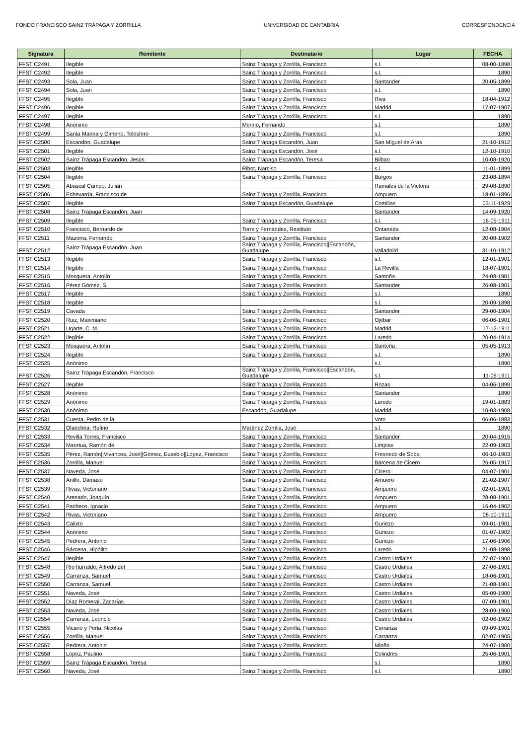FONDO FRANCISCO SAINZ TRÁPAGA Y ZORRILLA UNIVERSIDAD DE CANTABRIA CORRESPONDENCIA
| Signatura | Remitente | Destinatario | Lugar | FECHA |
| --- | --- | --- | --- | --- |
| FFST C2491 | Ilegible | Sainz Trápaga y Zorrilla, Francisco | s.l. | 08-00-1898 |
| FFST C2492 | Ilegible | Sainz Trápaga y Zorrilla, Francisco | s.l. | 1890 |
| FFST C2493 | Sola, Juan | Sainz Trápaga y Zorrilla, Francisco | Santander | 20-05-1899 |
| FFST C2494 | Sola, Juan | Sainz Trápaga y Zorrilla, Francisco | s.l. | 1890 |
| FFST C2495 | Ilegible | Sainz Trápaga y Zorrilla, Francisco | Riva | 18-04-1912 |
| FFST C2496 | Ilegible | Sainz Trápaga y Zorrilla, Francisco | Madrid | 17-07-1907 |
| FFST C2497 | Ilegible | Sainz Trápaga y Zorrilla, Francisco | s.l. | 1890 |
| FFST C2498 | Anónimo | Merino, Fernando | s.l. | 1890 |
| FFST C2499 | Santa Marina y Gimeno, Telesforo | Sainz Trápaga y Zorrilla, Francisco | s.l. | 1890 |
| FFST C2500 | Escandón, Guadalupe | Sainz Trápaga Escandón, Juan | San Miguel de Aras | 21-10-1912 |
| FFST C2501 | Ilegible | Sainz Trápaga Escandón, José | s.l. | 12-10-1910 |
| FFST C2502 | Sainz Trápaga Escandón, Jesús | Sainz Trápaga Escandón, Teresa | Bilbao | 10-08-1920 |
| FFST C2503 | Ilegible | Ribot, Narciso | s.l. | 11-01-1899 |
| FFST C2504 | Ilegible | Sainz Trápaga y Zorrilla, Francisco | Burgos | 23-08-1894 |
| FFST C2505 | Abascal Campo, Julián | | Ramales de la Victoria | 29-08-1890 |
| FFST C2506 | Echevarría, Francisco de | Sainz Trápaga y Zorrilla, Francisco | Ampuero | 18-01-1896 |
| FFST C2507 | Ilegible | Sainz Trápaga Escandón, Guadalupe | Comillas | 03-11-1929 |
| FFST C2508 | Sainz Trápaga Escandón, Juan | | Santander | 14-09-1920 |
| FFST C2509 | Ilegible | Sainz Trápaga y Zorrilla, Francisco | s.l. | 16-05-1911 |
| FFST C2510 | Francisco, Bernardo de | Torre y Fernández, Restituto | Ontaneda | 12-08-1904 |
| FFST C2511 | Mazorra, Fernando | Sainz Trápaga y Zorrilla, Francisco | Santander | 20-08-1902 |
| FFST C2512 | Sainz Trápaga Escandón, Juan | Sainz Trápaga y Zorrilla, Francisco//Escandón, Guadalupe | Valladolid | 31-10-1912 |
| FFST C2513 | Ilegible | Sainz Trápaga y Zorrilla, Francisco | s.l. | 12-01-1901 |
| FFST C2514 | Ilegible | Sainz Trápaga y Zorrilla, Francisco | La Revilla | 18-07-1901 |
| FFST C2515 | Mosquera, Antolín | Sainz Trápaga y Zorrilla, Francisco | Santoña | 24-08-1901 |
| FFST C2516 | Pérez Gómez, S. | Sainz Trápaga y Zorrilla, Francisco | Santander | 26-08-1901 |
| FFST C2517 | Ilegible | Sainz Trápaga y Zorrilla, Francisco | s.l. | 1890 |
| FFST C2518 | Ilegible | | s.l. | 20-09-1898 |
| FFST C2519 | Cavada | Sainz Trápaga y Zorrilla, Francisco | Santander | 29-00-1904 |
| FFST C2520 | Ruiz, Maximiano | Sainz Trápaga y Zorrilla, Francisco | Ojébar | 06-06-1901 |
| FFST C2521 | Ugarte, C. M. | Sainz Trápaga y Zorrilla, Francisco | Madrid | 17-12-1911 |
| FFST C2522 | Ilegible | Sainz Trápaga y Zorrilla, Francisco | Laredo | 20-04-1914 |
| FFST C2523 | Mosquera, Antolín | Sainz Trápaga y Zorrilla, Francisco | Santoña | 05-05-1913 |
| FFST C2524 | Ilegible | Sainz Trápaga y Zorrilla, Francisco | s.l. | 1890 |
| FFST C2525 | Anónimo | | s.l. | 1890 |
| FFST C2526 | Sainz Trápaga Escandón, Francisco | Sainz Trápaga y Zorrilla, Francisco//Escandón, Guadalupe | s.l. | 11-06-1911 |
| FFST C2527 | Ilegible | Sainz Trápaga y Zorrilla, Francisco | Rozas | 04-06-1899 |
| FFST C2528 | Anónimo | Sainz Trápaga y Zorrilla, Francisco | Santander | 1890 |
| FFST C2529 | Anónimo | Sainz Trápaga y Zorrilla, Francisco | Laredo | 19-01-1883 |
| FFST C2530 | Anónimo | Escandón, Guadalupe | Madrid | 10-03-1908 |
| FFST C2531 | Cuesta, Pedro de la | | Voto | 06-06-1883 |
| FFST C2532 | Olaechea, Rufino | Martínez Zorrilla, José | s.l. | 1890 |
| FFST C2533 | Revilla Torres, Francisco | Sainz Trápaga y Zorrilla, Francisco | Santander | 20-04-1915 |
| FFST C2534 | Maortua, Ramón de | Sainz Trápaga y Zorrilla, Francisco | Limpias | 22-09-1903 |
| FFST C2535 | Pérez, Ramón//Vivancos, José//Gómez, Eusebio//López, Francisco | Sainz Trápaga y Zorrilla, Francisco | Fresnedo de Soba | 06-10-1903 |
| FFST C2536 | Zorrilla, Manuel | Sainz Trápaga y Zorrilla, Francisco | Bárcena de Cicero | 26-05-1917 |
| FFST C2537 | Naveda, José | Sainz Trápaga y Zorrilla, Francisco | Cicero | 04-07-1901 |
| FFST C2538 | Anillo, Dámaso | Sainz Trápaga y Zorrilla, Francisco | Arnuero | 21-02-1907 |
| FFST C2539 | Rivas, Victoriano | Sainz Trápaga y Zorrilla, Francisco | Ampuero | 02-01-1901 |
| FFST C2540 | Arenado, Joaquín | Sainz Trápaga y Zorrilla, Francisco | Ampuero | 28-08-1901 |
| FFST C2541 | Pacheco, Ignacio | Sainz Trápaga y Zorrilla, Francisco | Ampuero | 16-04-1902 |
| FFST C2542 | Rivas, Victoriano | Sainz Trápaga y Zorrilla, Francisco | Ampuero | 08-10-1911 |
| FFST C2543 | Calixto | Sainz Trápaga y Zorrilla, Francisco | Guriezo | 09-01-1901 |
| FFST C2544 | Anónimo | Sainz Trápaga y Zorrilla, Francisco | Guriezo | 01-07-1902 |
| FFST C2545 | Pedrera, Antonio | Sainz Trápaga y Zorrilla, Francisco | Guriezo | 17-06-1906 |
| FFST C2546 | Bárcena, Hipólito | Sainz Trápaga y Zorrilla, Francisco | Laredo | 21-08-1898 |
| FFST C2547 | Ilegible | Sainz Trápaga y Zorrilla, Francisco | Castro Urdiales | 27-07-1900 |
| FFST C2548 | Río Iturralde, Alfredo del | Sainz Trápaga y Zorrilla, Francisco | Castro Urdiales | 27-06-1901 |
| FFST C2549 | Carranza, Samuel | Sainz Trápaga y Zorrilla, Francisco | Castro Urdiales | 18-06-1901 |
| FFST C2550 | Carranza, Samuel | Sainz Trápaga y Zorrilla, Francisco | Castro Urdiales | 21-08-1901 |
| FFST C2551 | Naveda, José | Sainz Trápaga y Zorrilla, Francisco | Castro Urdiales | 05-09-1900 |
| FFST C2552 | Díaz Romeral, Zacarías | Sainz Trápaga y Zorrilla, Francisco | Castro Urdiales | 07-09-1901 |
| FFST C2553 | Naveda, José | Sainz Trápaga y Zorrilla, Francisco | Castro Urdiales | 28-09-1900 |
| FFST C2554 | Carranza, Leoncio | Sainz Trápaga y Zorrilla, Francisco | Castro Urdiales | 02-06-1902 |
| FFST C2555 | Vicario y Peña, Nicolás | Sainz Trápaga y Zorrilla, Francisco | Carranza | 09-09-1901 |
| FFST C2556 | Zorrilla, Manuel | Sainz Trápaga y Zorrilla, Francisco | Carranza | 02-07-1905 |
| FFST C2557 | Pedrera, Antonio | Sainz Trápaga y Zorrilla, Francisco | Mioño | 24-07-1900 |
| FFST C2558 | López, Paulino | Sainz Trápaga y Zorrilla, Francisco | Colindres | 25-06-1901 |
| FFST C2559 | Sainz Trápaga Escandón, Teresa | | s.l. | 1890 |
| FFST C2560 | Naveda, José | Sainz Trápaga y Zorrilla, Francisco | s.l. | 1890 |